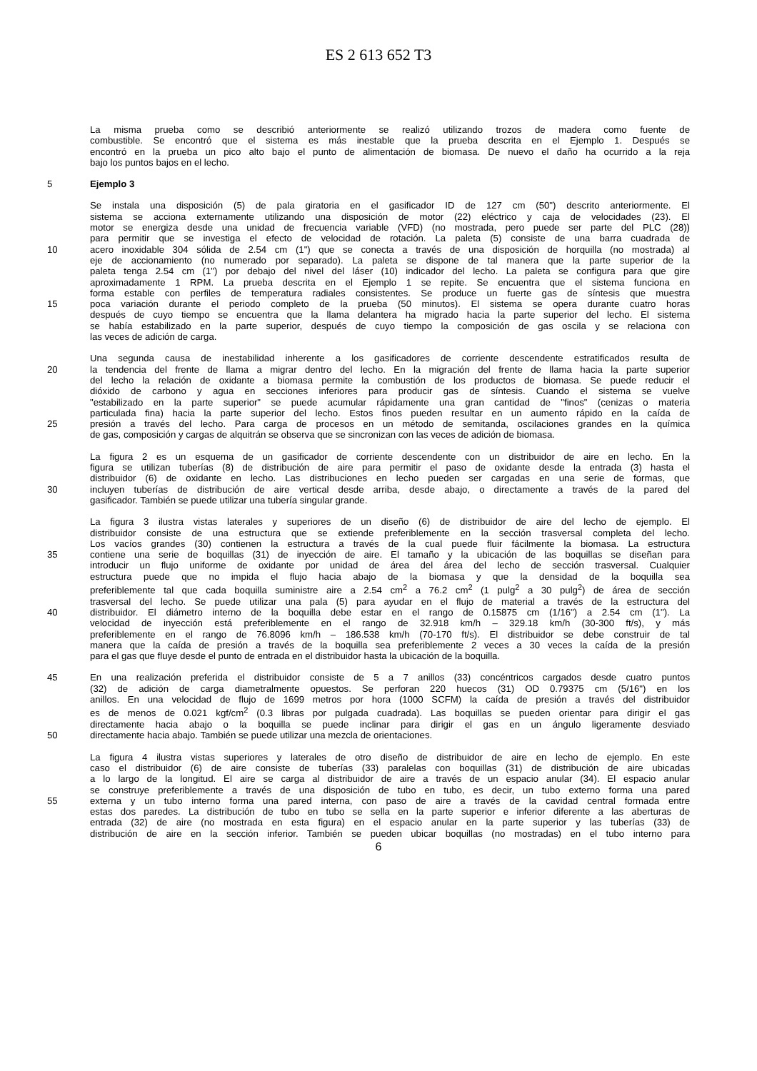ES 2 613 652 T3
La misma prueba como se describió anteriormente se realizó utilizando trozos de madera como fuente de
combustible. Se encontró que el sistema es más inestable que la prueba descrita en el Ejemplo 1. Después se
encontró en la prueba un pico alto bajo el punto de alimentación de biomasa. De nuevo el daño ha ocurrido a la reja
bajo los puntos bajos en el lecho.
5 Ejemplo 3
Se instala una disposición (5) de pala giratoria en el gasificador ID de 127 cm (50") descrito anteriormente. El
sistema se acciona externamente utilizando una disposición de motor (22) eléctrico y caja de velocidades (23). El
motor se energiza desde una unidad de frecuencia variable (VFD) (no mostrada, pero puede ser parte del PLC (28))
para permitir que se investiga el efecto de velocidad de rotación. La paleta (5) consiste de una barra cuadrada de
10 acero inoxidable 304 sólida de 2.54 cm (1") que se conecta a través de una disposición de horquilla (no mostrada) al
eje de accionamiento (no numerado por separado). La paleta se dispone de tal manera que la parte superior de la
paleta tenga 2.54 cm (1") por debajo del nivel del láser (10) indicador del lecho. La paleta se configura para que gire
aproximadamente 1 RPM. La prueba descrita en el Ejemplo 1 se repite. Se encuentra que el sistema funciona en
forma estable con perfiles de temperatura radiales consistentes. Se produce un fuerte gas de síntesis que muestra
15 poca variación durante el periodo completo de la prueba (50 minutos). El sistema se opera durante cuatro horas
después de cuyo tiempo se encuentra que la llama delantera ha migrado hacia la parte superior del lecho. El sistema
se había estabilizado en la parte superior, después de cuyo tiempo la composición de gas oscila y se relaciona con
las veces de adición de carga.
Una segunda causa de inestabilidad inherente a los gasificadores de corriente descendente estratificados resulta de
20 la tendencia del frente de llama a migrar dentro del lecho. En la migración del frente de llama hacia la parte superior
del lecho la relación de oxidante a biomasa permite la combustión de los productos de biomasa. Se puede reducir el
dióxido de carbono y agua en secciones inferiores para producir gas de síntesis. Cuando el sistema se vuelve
"estabilizado en la parte superior" se puede acumular rápidamente una gran cantidad de "finos" (cenizas o materia
particulada fina) hacia la parte superior del lecho. Estos finos pueden resultar en un aumento rápido en la caída de
25 presión a través del lecho. Para carga de procesos en un método de semitanda, oscilaciones grandes en la química
de gas, composición y cargas de alquitrán se observa que se sincronizan con las veces de adición de biomasa.
La figura 2 es un esquema de un gasificador de corriente descendente con un distribuidor de aire en lecho. En la
figura se utilizan tuberías (8) de distribución de aire para permitir el paso de oxidante desde la entrada (3) hasta el
distribuidor (6) de oxidante en lecho. Las distribuciones en lecho pueden ser cargadas en una serie de formas, que
30 incluyen tuberías de distribución de aire vertical desde arriba, desde abajo, o directamente a través de la pared del
gasificador. También se puede utilizar una tubería singular grande.
La figura 3 ilustra vistas laterales y superiores de un diseño (6) de distribuidor de aire del lecho de ejemplo. El
distribuidor consiste de una estructura que se extiende preferiblemente en la sección trasversal completa del lecho.
Los vacíos grandes (30) contienen la estructura a través de la cual puede fluir fácilmente la biomasa. La estructura
35 contiene una serie de boquillas (31) de inyección de aire. El tamaño y la ubicación de las boquillas se diseñan para
introducir un flujo uniforme de oxidante por unidad de área del área del lecho de sección trasversal. Cualquier
estructura puede que no impida el flujo hacia abajo de la biomasa y que la densidad de la boquilla sea
preferiblemente tal que cada boquilla suministre aire a 2.54 cm<sup>2</sup> a 76.2 cm<sup>2</sup> (1 pulg<sup>2</sup> a 30 pulg<sup>2</sup>) de área de sección
trasversal del lecho. Se puede utilizar una pala (5) para ayudar en el flujo de material a través de la estructura del
40 distribuidor. El diámetro interno de la boquilla debe estar en el rango de 0.15875 cm (1/16") a 2.54 cm (1"). La
velocidad de inyección está preferiblemente en el rango de 32.918 km/h – 329.18 km/h (30-300 ft/s), y más
preferiblemente en el rango de 76.8096 km/h – 186.538 km/h (70-170 ft/s). El distribuidor se debe construir de tal
manera que la caída de presión a través de la boquilla sea preferiblemente 2 veces a 30 veces la caída de la presión
para el gas que fluye desde el punto de entrada en el distribuidor hasta la ubicación de la boquilla.
45 En una realización preferida el distribuidor consiste de 5 a 7 anillos (33) concéntricos cargados desde cuatro puntos
(32) de adición de carga diametralmente opuestos. Se perforan 220 huecos (31) OD 0.79375 cm (5/16") en los
anillos. En una velocidad de flujo de 1699 metros por hora (1000 SCFM) la caída de presión a través del distribuidor
es de menos de 0.021 kgf/cm<sup>2</sup> (0.3 libras por pulgada cuadrada). Las boquillas se pueden orientar para dirigir el gas
directamente hacia abajo o la boquilla se puede inclinar para dirigir el gas en un ángulo ligeramente desviado
50 directamente hacia abajo. También se puede utilizar una mezcla de orientaciones.
La figura 4 ilustra vistas superiores y laterales de otro diseño de distribuidor de aire en lecho de ejemplo. En este
caso el distribuidor (6) de aire consiste de tuberías (33) paralelas con boquillas (31) de distribución de aire ubicadas
a lo largo de la longitud. El aire se carga al distribuidor de aire a través de un espacio anular (34). El espacio anular
se construye preferiblemente a través de una disposición de tubo en tubo, es decir, un tubo externo forma una pared
55 externa y un tubo interno forma una pared interna, con paso de aire a través de la cavidad central formada entre
estas dos paredes. La distribución de tubo en tubo se sella en la parte superior e inferior diferente a las aberturas de
entrada (32) de aire (no mostrada en esta figura) en el espacio anular en la parte superior y las tuberías (33) de
distribución de aire en la sección inferior. También se pueden ubicar boquillas (no mostradas) en el tubo interno para
6